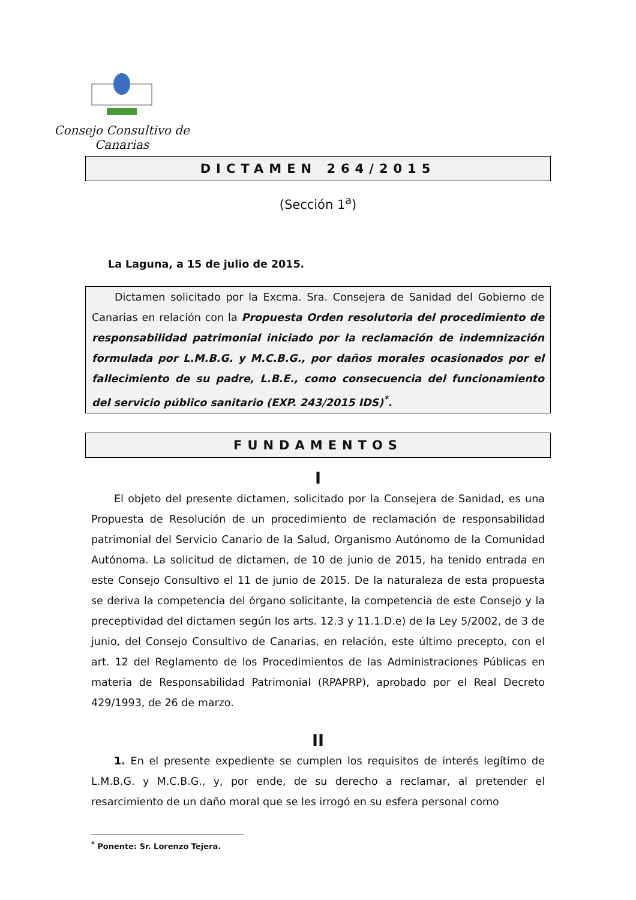Consejo Consultivo de Canarias
DICTAMEN 264/2015
(Sección 1<sup>a</sup>)
La Laguna, a 15 de julio de 2015.
Dictamen solicitado por la Excma. Sra. Consejera de Sanidad del Gobierno de Canarias en relación con la Propuesta Orden resolutoria del procedimiento de responsabilidad patrimonial iniciado por la reclamación de indemnización formulada por L.M.B.G. y M.C.B.G., por daños morales ocasionados por el fallecimiento de su padre, L.B.E., como consecuencia del funcionamiento del servicio público sanitario (EXP. 243/2015 IDS)<sup>*</sup>.
FUNDAMENTOS
I
El objeto del presente dictamen, solicitado por la Consejera de Sanidad, es una Propuesta de Resolución de un procedimiento de reclamación de responsabilidad patrimonial del Servicio Canario de la Salud, Organismo Autónomo de la Comunidad Autónoma. La solicitud de dictamen, de 10 de junio de 2015, ha tenido entrada en este Consejo Consultivo el 11 de junio de 2015. De la naturaleza de esta propuesta se deriva la competencia del órgano solicitante, la competencia de este Consejo y la preceptividad del dictamen según los arts. 12.3 y 11.1.D.e) de la Ley 5/2002, de 3 de junio, del Consejo Consultivo de Canarias, en relación, este último precepto, con el art. 12 del Reglamento de los Procedimientos de las Administraciones Públicas en materia de Responsabilidad Patrimonial (RPAPRP), aprobado por el Real Decreto 429/1993, de 26 de marzo.
II
1. En el presente expediente se cumplen los requisitos de interés legítimo de L.M.B.G. y M.C.B.G., y, por ende, de su derecho a reclamar, al pretender el resarcimiento de un daño moral que se les irrogó en su esfera personal como
<sup>*</sup> Ponente: Sr. Lorenzo Tejera.